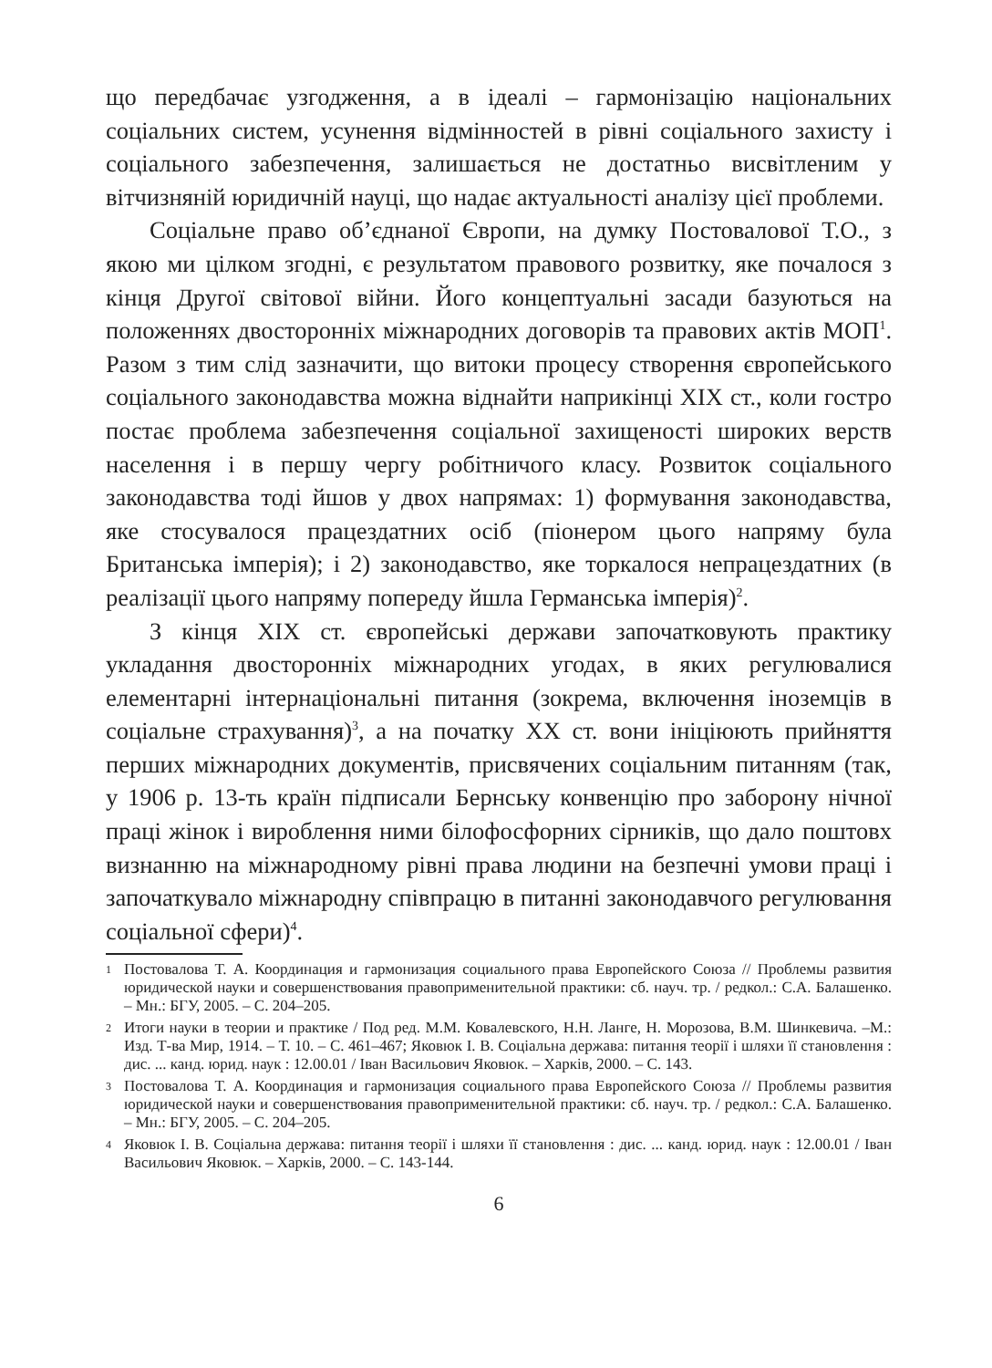що передбачає узгодження, а в ідеалі – гармонізацію національних соціальних систем, усунення відмінностей в рівні соціального захисту і соціального забезпечення, залишається не достатньо висвітленим у вітчизняній юридичній науці, що надає актуальності аналізу цієї проблеми.
Соціальне право об’єднаної Європи, на думку Постовалової Т.О., з якою ми цілком згодні, є результатом правового розвитку, яке почалося з кінця Другої світової війни. Його концептуальні засади базуються на положеннях двосторонніх міжнародних договорів та правових актів МОП<sup>1</sup>. Разом з тим слід зазначити, що витоки процесу створення європейського соціального законодавства можна віднайти наприкінці XIX ст., коли гостро постає проблема забезпечення соціальної захищеності широких верств населення і в першу чергу робітничого класу. Розвиток соціального законодавства тоді йшов у двох напрямах: 1) формування законодавства, яке стосувалося працездатних осіб (піонером цього напряму була Британська імперія); і 2) законодавство, яке торкалося непрацездатних (в реалізації цього напряму попереду йшла Германська імперія)<sup>2</sup>.
З кінця XIX ст. європейські держави започатковують практику укладання двосторонніх міжнародних угодах, в яких регулювалися елементарні інтернаціональні питання (зокрема, включення іноземців в соціальне страхування)<sup>3</sup>, а на початку XX ст. вони ініціюють прийняття перших міжнародних документів, присвячених соціальним питанням (так, у 1906 р. 13-ть країн підписали Бернську конвенцію про заборону нічної праці жінок і вироблення ними білофосфорних сірників, що дало поштовх визнанню на міжнародному рівні права людини на безпечні умови праці і започаткувало міжнародну співпрацю в питанні законодавчого регулювання соціальної сфери)<sup>4</sup>.
1 Постовалова Т. А. Координация и гармонизация социального права Европейского Союза // Проблемы развития юридической науки и совершенствования правоприменительной практики: сб. науч. тр. / редкол.: С.А. Балашенко. – Мн.: БГУ, 2005. – С. 204–205.
2 Итоги науки в теории и практике / Под ред. М.М. Ковалевского, Н.Н. Ланге, Н. Морозова, В.М. Шинкевича. –М.: Изд. Т-ва Мир, 1914. – Т. 10. – С. 461–467; Яковюк І. В. Соціальна держава: питання теорії і шляхи її становлення : дис. ... канд. юрид. наук : 12.00.01 / Іван Васильович Яковюк. – Харків, 2000. – С. 143.
3 Постовалова Т. А. Координация и гармонизация социального права Европейского Союза // Проблемы развития юридической науки и совершенствования правоприменительной практики: сб. науч. тр. / редкол.: С.А. Балашенко. – Мн.: БГУ, 2005. – С. 204–205.
4 Яковюк І. В. Соціальна держава: питання теорії і шляхи її становлення : дис. ... канд. юрид. наук : 12.00.01 / Іван Васильович Яковюк. – Харків, 2000. – С. 143-144.
6